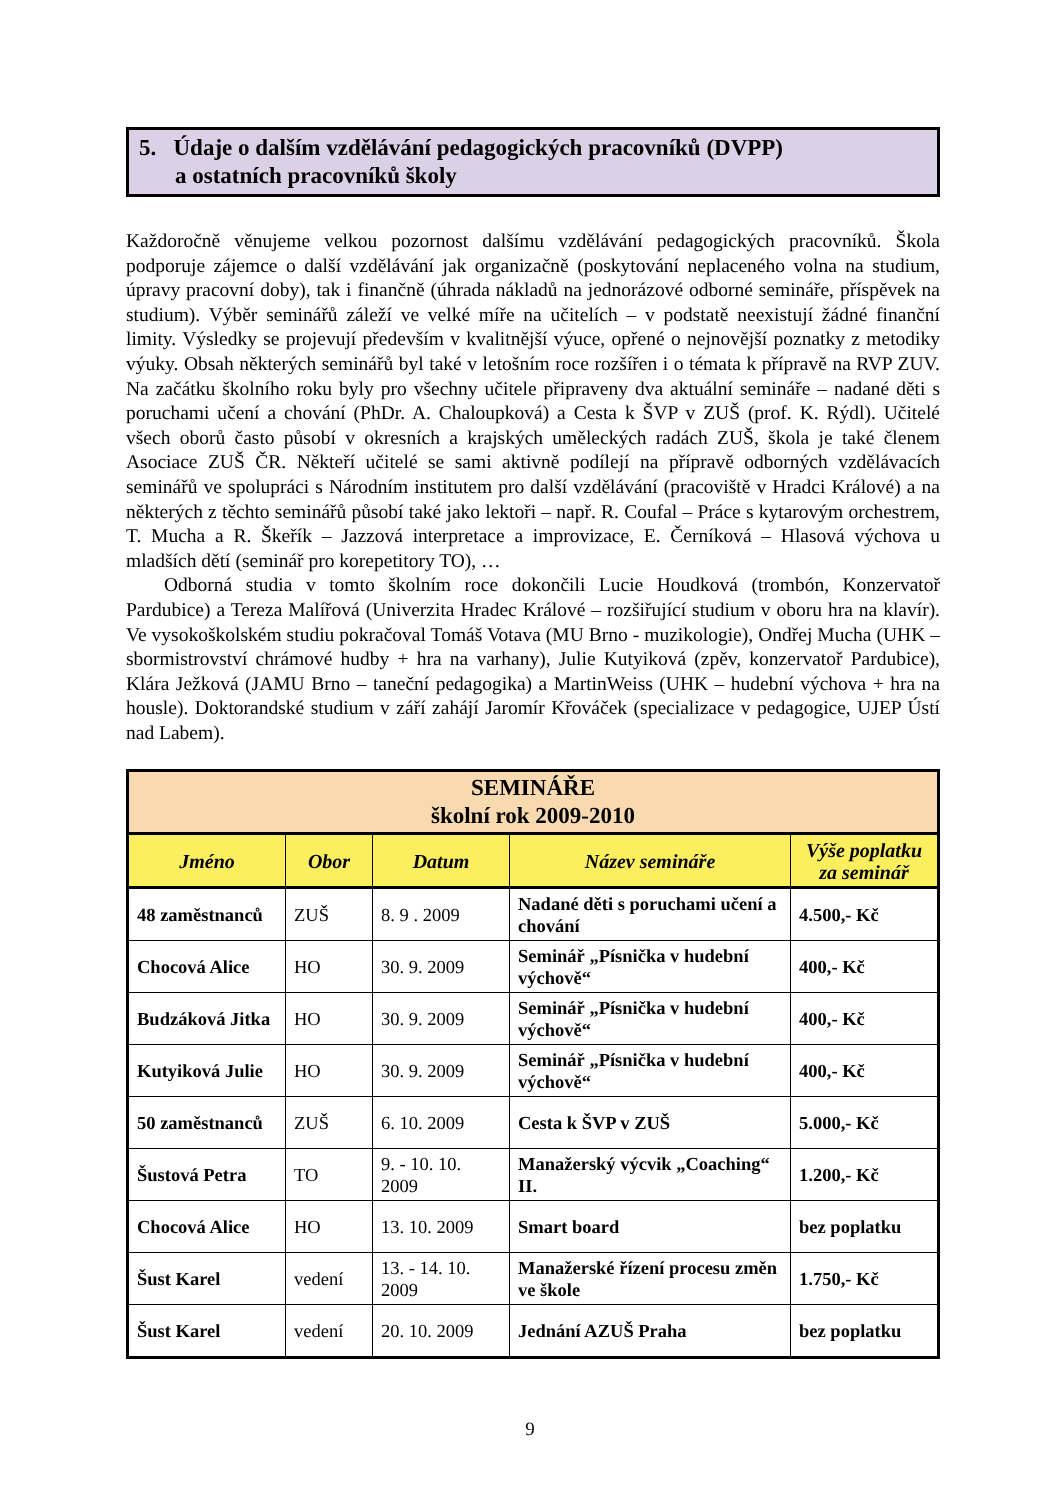5. Údaje o dalším vzdělávání pedagogických pracovníků (DVPP)
a ostatních pracovníků školy
Každoročně věnujeme velkou pozornost dalšímu vzdělávání pedagogických pracovníků. Škola podporuje zájemce o další vzdělávání jak organizačně (poskytování neplaceného volna na studium, úpravy pracovní doby), tak i finančně (úhrada nákladů na jednorázové odborné semináře, příspěvek na studium). Výběr seminářů záleží ve velké míře na učitelích – v podstatě neexistují žádné finanční limity. Výsledky se projevují především v kvalitnější výuce, opřené o nejnovější poznatky z metodiky výuky. Obsah některých seminářů byl také v letošním roce rozšířen i o témata k přípravě na RVP ZUV. Na začátku školního roku byly pro všechny učitele připraveny dva aktuální semináře – nadané děti s poruchami učení a chování (PhDr. A. Chaloupková) a Cesta k ŠVP v ZUŠ (prof. K. Rýdl). Učitelé všech oborů často působí v okresních a krajských uměleckých radách ZUŠ, škola je také členem Asociace ZUŠ ČR. Někteří učitelé se sami aktivně podílejí na přípravě odborných vzdělávacích seminářů ve spolupráci s Národním institutem pro další vzdělávání (pracoviště v Hradci Králové) a na některých z těchto seminářů působí také jako lektoři – např. R. Coufal – Práce s kytarovým orchestrem, T. Mucha a R. Škeřík – Jazzová interpretace a improvizace, E. Černíková – Hlasová výchova u mladších dětí (seminář pro korepetitory TO), …
Odborná studia v tomto školním roce dokončili Lucie Houdková (trombón, Konzervatoř Pardubice) a Tereza Malířová (Univerzita Hradec Králové – rozšiřující studium v oboru hra na klavír). Ve vysokoškolském studiu pokračoval Tomáš Votava (MU Brno - muzikologie), Ondřej Mucha (UHK – sbormistrovství chrámové hudby + hra na varhany), Julie Kutyiková (zpěv, konzervatoř Pardubice), Klára Ježková (JAMU Brno – taneční pedagogika) a MartinWeiss (UHK – hudební výchova + hra na housle). Doktorandské studium v září zahájí Jaromír Křováček (specializace v pedagogice, UJEP Ústí nad Labem).
| SEMINÁŘE školní rok 2009-2010 | | | | |
| Jméno | Obor | Datum | Název semináře | Výše poplatku za seminář |
| 48 zaměstnanců | ZUŠ | 8. 9 . 2009 | Nadané děti s poruchami učení a chování | 4.500,- Kč |
| Chocová Alice | HO | 30. 9. 2009 | Seminář „Písnička v hudební výchově“ | 400,- Kč |
| Budzáková Jitka | HO | 30. 9. 2009 | Seminář „Písnička v hudební výchově“ | 400,- Kč |
| Kutyiková Julie | HO | 30. 9. 2009 | Seminář „Písnička v hudební výchově“ | 400,- Kč |
| 50 zaměstnanců | ZUŠ | 6. 10. 2009 | Cesta k ŠVP v ZUŠ | 5.000,- Kč |
| Šustová Petra | TO | 9. - 10. 10. 2009 | Manažerský výcvik „Coaching“ II. | 1.200,- Kč |
| Chocová Alice | HO | 13. 10. 2009 | Smart board | bez poplatku |
| Šust Karel | vedení | 13. - 14. 10. 2009 | Manažerské řízení procesu změn ve škole | 1.750,- Kč |
| Šust Karel | vedení | 20. 10. 2009 | Jednání AZUŠ Praha | bez poplatku |
9